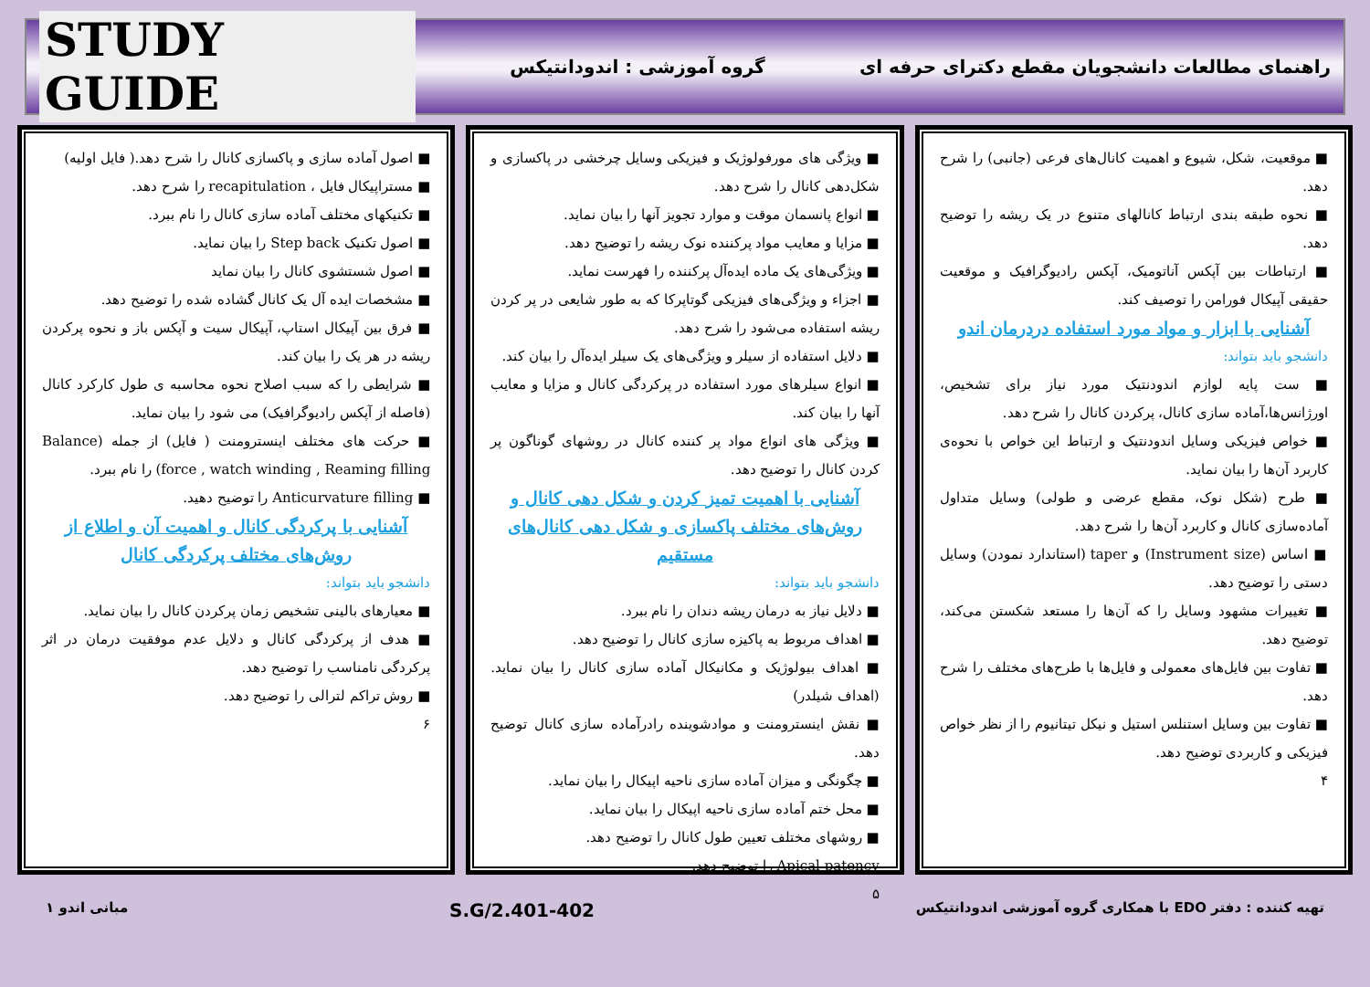راهنمای مطالعات دانشجویان مقطع دکترای حرفه ای
گروه آموزشی : اندودانتیکس
STUDY GUIDE
■ موقعیت، شکل، شیوع و اهمیت کانال‌های فرعی (جانبی) را شرح دهد.
■ نحوه طبقه بندی ارتباط کانالهای متنوع در یک ریشه را توضیح دهد.
■ ارتباطات بین آپکس آناتومیک، آپکس رادیوگرافیک و موقعیت حقیقی آپیکال فورامن را توصیف کند.
آشنایی با ابزار و مواد مورد استفاده دردرمان اندو
دانشجو باید بتواند:
■ ست پایه لوازم اندودنتیک مورد نیاز برای تشخیص، اورژانس‌ها،آماده سازی کانال، پرکردن کانال را شرح دهد.
■ خواص فیزیکی وسایل اندودنتیک و ارتباط این خواص با نحوه‌ی کاربرد آن‌ها را بیان نماید.
■ طرح (شکل نوک، مقطع عرضی و طولی) وسایل متداول آماده‌سازی کانال و کاربرد آن‌ها را شرح دهد.
■ اساس (Instrument size) و taper (استاندارد نمودن) وسایل دستی را توضیح دهد.
■ تغییرات مشهود وسایل را که آن‌ها را مستعد شکستن می‌کند، توضیح دهد.
■ تفاوت بین فایل‌های معمولی و فایل‌ها با طرح‌های مختلف را شرح دهد.
■ تفاوت بین وسایل استنلس استیل و نیکل تیتانیوم را از نظر خواص فیزیکی و کاربردی توضیح دهد.
۴
■ ویژگی های مورفولوژیک و فیزیکی وسایل چرخشی در پاکسازی و شکل‌دهی کانال را شرح دهد.
■ انواع پانسمان موقت و موارد تجویز آنها را بیان نماید.
■ مزایا و معایب مواد پرکننده نوک ریشه را توضیح دهد.
■ ویژگی‌های یک ماده ایده‌آل پرکننده را فهرست نماید.
■ اجزاء و ویژگی‌های فیزیکی گوتاپرکا که به طور شایعی در پر کردن ریشه استفاده می‌شود را شرح دهد.
■ دلایل استفاده از سیلر و ویژگی‌های یک سیلر ایده‌آل را بیان کند.
■ انواع سیلرهای مورد استفاده در پرکردگی کانال و مزایا و معایب آنها را بیان کند.
■ ویژگی های انواع مواد پر کننده کانال در روشهای گوناگون پر کردن کانال را توضیح دهد.
آشنایی با اهمیت تمیز کردن و شکل دهی کانال و روش‌های مختلف پاکسازی و شکل دهی کانال‌های مستقیم
دانشجو باید بتواند:
■ دلایل نیاز به درمان ریشه دندان را نام ببرد.
■ اهداف مربوط به پاکیزه سازی کانال را توضیح دهد.
■ اهداف بیولوژیک و مکانیکال آماده سازی کانال را بیان نماید.(اهداف شیلدر)
■ نقش اینسترومنت و موادشوینده رادرآماده سازی کانال توضیح دهد.
■ چگونگی و میزان آماده سازی ناحیه اپیکال را بیان نماید.
■ محل ختم آماده سازی ناحیه اپیکال را بیان نماید.
■ روشهای مختلف تعیین طول کانال را توضیح دهد.
Apical patency را توضیح دهد.
۵
■ اصول آماده سازی و پاکسازی کانال را شرح دهد.( فایل اولیه)
■ مستراپیکال فایل ، recapitulation را شرح دهد.
■ تکنیکهای مختلف آماده سازی کانال را نام ببرد.
■ اصول تکنیک Step back را بیان نماید.
■ اصول شستشوی کانال را بیان نماید
■ مشخصات ایده آل یک کانال گشاده شده را توضیح دهد.
■ فرق بین آپیکال استاپ، آپیکال سیت و آپکس باز و نحوه پرکردن ریشه در هر یک را بیان کند.
■ شرایطی را که سبب اصلاح نحوه محاسبه ی طول کارکرد کانال (فاصله از آپکس رادیوگرافیک) می شود را بیان نماید.
■ حرکت های مختلف اینسترومنت ( فایل) از جمله (Balance force , watch winding , Reaming filling) را نام ببرد.
■ Anticurvature filling را توضیح دهید.
آشنایی با پرکردگی کانال و اهمیت آن و اطلاع از روش‌های مختلف پرکردگی کانال
دانشجو باید بتواند:
■ معیارهای بالینی تشخیص زمان پرکردن کانال را بیان نماید.
■ هدف از پرکردگی کانال و دلایل عدم موفقیت درمان در اثر پرکردگی نامناسب را توضیح دهد.
■ روش تراکم لترالی را توضیح دهد.
۶
تهیه کننده : دفتر EDO با همکاری گروه آموزشی اندودانتیکس
S.G/2.401-402
مبانی اندو ۱